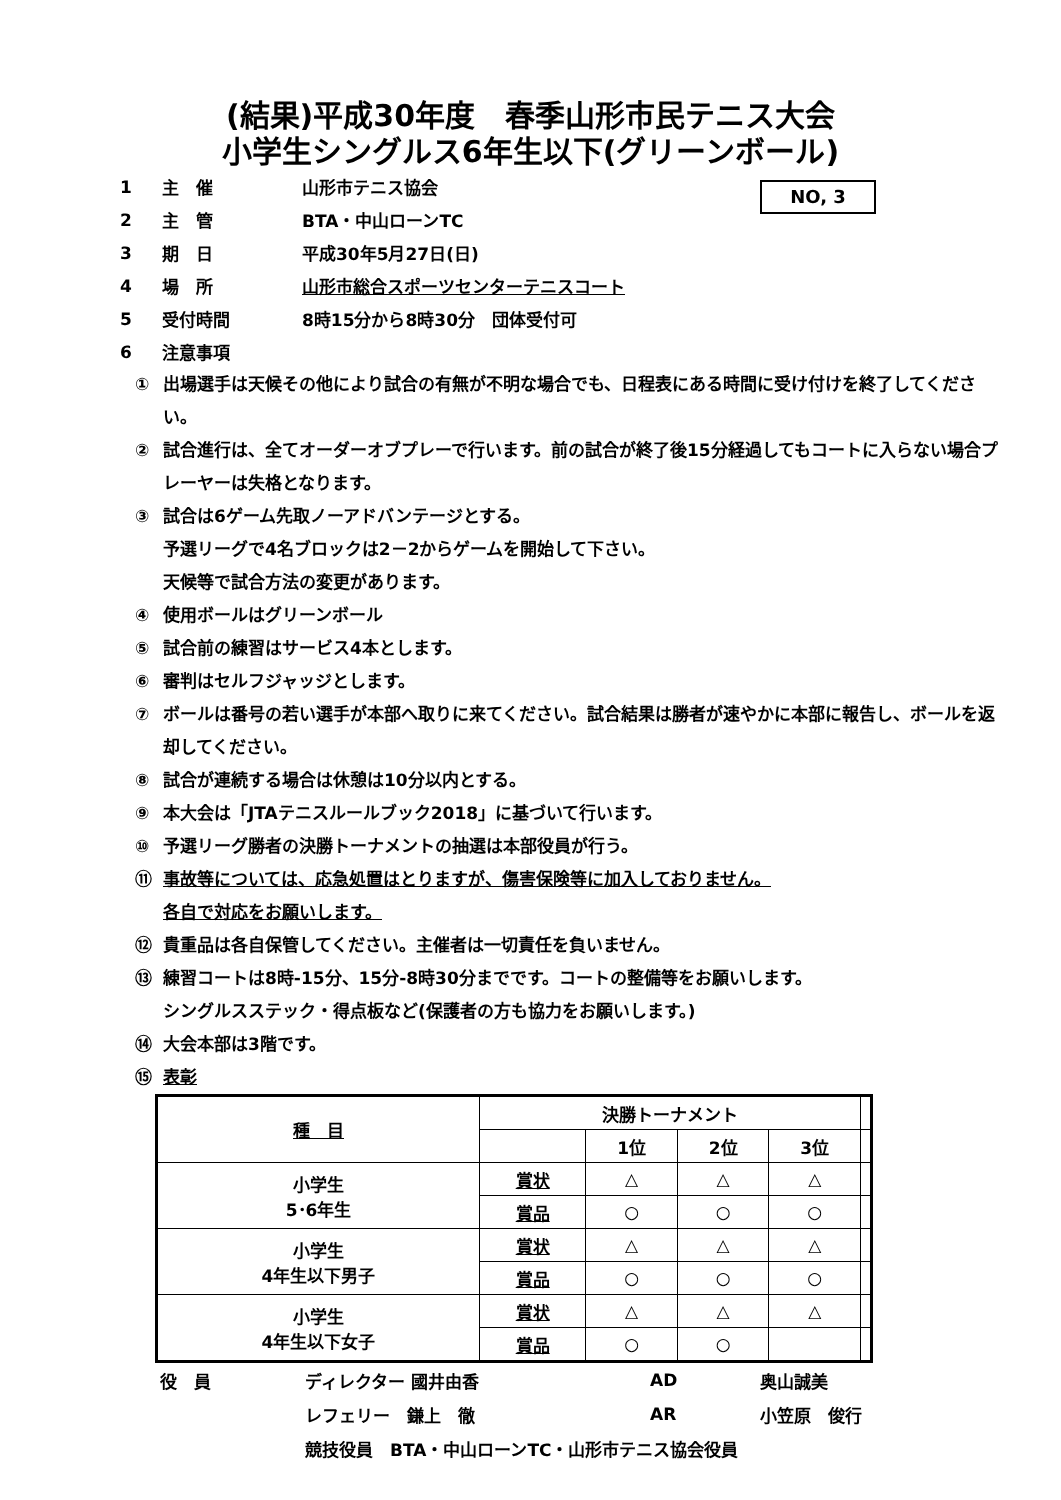(結果)平成30年度　春季山形市民テニス大会
小学生シングルス6年生以下(グリーンボール)
NO, 3
1 主　催 山形市テニス協会
2 主　管 BTA・中山ローンTC
3 期　日 平成30年5月27日(日)
4 場　所 山形市総合スポーツセンターテニスコート
5 受付時間 8時15分から8時30分　団体受付可
6 注意事項
① 出場選手は天候その他により試合の有無が不明な場合でも、日程表にある時間に受け付けを終了してください。
② 試合進行は、全てオーダーオブプレーで行います。前の試合が終了後15分経過してもコートに入らない場合プレーヤーは失格となります。
③ 試合は6ゲーム先取ノーアドバンテージとする。
予選リーグで4名ブロックは2－2からゲームを開始して下さい。
天候等で試合方法の変更があります。
④ 使用ボールはグリーンボール
⑤ 試合前の練習はサービス4本とします。
⑥ 審判はセルフジャッジとします。
⑦ ボールは番号の若い選手が本部へ取りに来てください。試合結果は勝者が速やかに本部に報告し、ボールを返却してください。
⑧ 試合が連続する場合は休憩は10分以内とする。
⑨ 本大会は「JTAテニスルールブック2018」に基づいて行います。
⑩ 予選リーグ勝者の決勝トーナメントの抽選は本部役員が行う。
⑪ 事故等については、応急処置はとりますが、傷害保険等に加入しておりません。
各自で対応をお願いします。
⑫ 貴重品は各自保管してください。主催者は一切責任を負いません。
⑬ 練習コートは8時-15分、15分-8時30分までです。コートの整備等をお願いします。
シングルスステック・得点板など(保護者の方も協力をお願いします。)
⑭ 大会本部は3階です。
⑮ 表彰
| 種 目 | 決勝トーナメント | | | | |
| | | 1位 | 2位 | 3位 | |
| 小学生 5･6年生 | 賞状 | △ | △ | △ | |
| | 賞品 | ○ | ○ | ○ | |
| 小学生 4年生以下男子 | 賞状 | △ | △ | △ | |
| | 賞品 | ○ | ○ | ○ | |
| 小学生 4年生以下女子 | 賞状 | △ | △ | △ | |
| | 賞品 | ○ | ○ | | |
役　員 ディレクター 國井由香 AD 奥山誠美
レフェリー　鎌上　徹 AR 小笠原　俊行
競技役員　BTA・中山ローンTC・山形市テニス協会役員